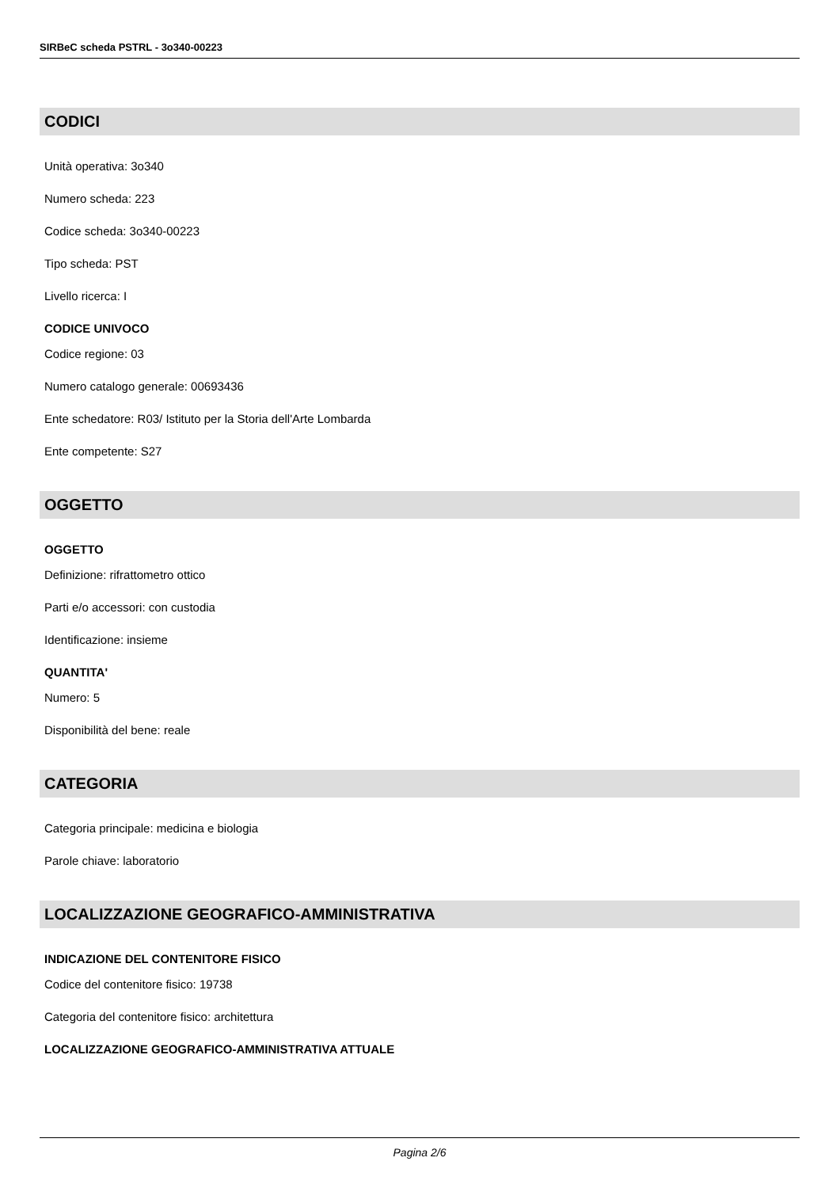SIRBeC scheda PSTRL - 3o340-00223
CODICI
Unità operativa: 3o340
Numero scheda: 223
Codice scheda: 3o340-00223
Tipo scheda: PST
Livello ricerca: I
CODICE UNIVOCO
Codice regione: 03
Numero catalogo generale: 00693436
Ente schedatore: R03/ Istituto per la Storia dell'Arte Lombarda
Ente competente: S27
OGGETTO
OGGETTO
Definizione: rifrattometro ottico
Parti e/o accessori: con custodia
Identificazione: insieme
QUANTITA'
Numero: 5
Disponibilità del bene: reale
CATEGORIA
Categoria principale: medicina e biologia
Parole chiave: laboratorio
LOCALIZZAZIONE GEOGRAFICO-AMMINISTRATIVA
INDICAZIONE DEL CONTENITORE FISICO
Codice del contenitore fisico: 19738
Categoria del contenitore fisico: architettura
LOCALIZZAZIONE GEOGRAFICO-AMMINISTRATIVA ATTUALE
Pagina 2/6